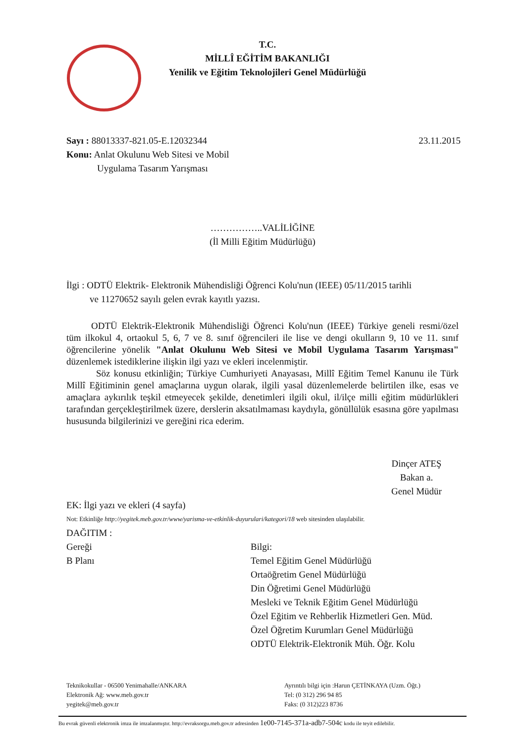T.C.
MİLLÎ EĞİTİM BAKANLIĞI
Yenilik ve Eğitim Teknolojileri Genel Müdürlüğü
Sayı : 88013337-821.05-E.12032344 23.11.2015
Konu: Anlat Okulunu Web Sitesi ve Mobil
Uygulama Tasarım Yarışması
……………..VALİLİĞİNE
(İl Milli Eğitim Müdürlüğü)
İlgi : ODTÜ Elektrik- Elektronik Mühendisliği Öğrenci Kolu'nun (IEEE) 05/11/2015 tarihli
ve 11270652 sayılı gelen evrak kayıtlı yazısı.
ODTÜ Elektrik-Elektronik Mühendisliği Öğrenci Kolu'nun (IEEE) Türkiye geneli resmi/özel tüm ilkokul 4, ortaokul 5, 6, 7 ve 8. sınıf öğrencileri ile lise ve dengi okulların 9, 10 ve 11. sınıf öğrencilerine yönelik "Anlat Okulunu Web Sitesi ve Mobil Uygulama Tasarım Yarışması" düzenlemek istediklerine ilişkin ilgi yazı ve ekleri incelenmiştir.
Söz konusu etkinliğin; Türkiye Cumhuriyeti Anayasası, Millî Eğitim Temel Kanunu ile Türk Millî Eğitiminin genel amaçlarına uygun olarak, ilgili yasal düzenlemelerde belirtilen ilke, esas ve amaçlara aykırılık teşkil etmeyecek şekilde, denetimleri ilgili okul, il/ilçe milli eğitim müdürlükleri tarafından gerçekleştirilmek üzere, derslerin aksatılmaması kaydıyla, gönüllülük esasına göre yapılması hususunda bilgilerinizi ve gereğini rica ederim.
Dinçer ATEŞ
Bakan a.
Genel Müdür
EK: İlgi yazı ve ekleri (4 sayfa)
Not: Etkinliğe http://yegitek.meb.gov.tr/www/yarisma-ve-etkinlik-duyurulari/kategori/18 web sitesinden ulaşılabilir.
DAĞITIM :
Gereği
B Planı
Bilgi:
Temel Eğitim Genel Müdürlüğü
Ortaöğretim Genel Müdürlüğü
Din Öğretimi Genel Müdürlüğü
Mesleki ve Teknik Eğitim Genel Müdürlüğü
Özel Eğitim ve Rehberlik Hizmetleri Gen. Müd.
Özel Öğretim Kurumları Genel Müdürlüğü
ODTÜ Elektrik-Elektronik Müh. Öğr. Kolu
Teknikokullar - 06500 Yenimahalle/ANKARA
Elektronik Ağ: www.meb.gov.tr
yegitek@meb.gov.tr
Ayrıntılı bilgi için :Harun ÇETİNKAYA (Uzm. Öğt.)
Tel: (0 312) 296 94 85
Faks: (0 312)223 8736
Bu evrak güvenli elektronik imza ile imzalanmıştır. http://evraksorgu.meb.gov.tr adresinden 1e00-7145-371a-adb7-504c kodu ile teyit edilebilir.